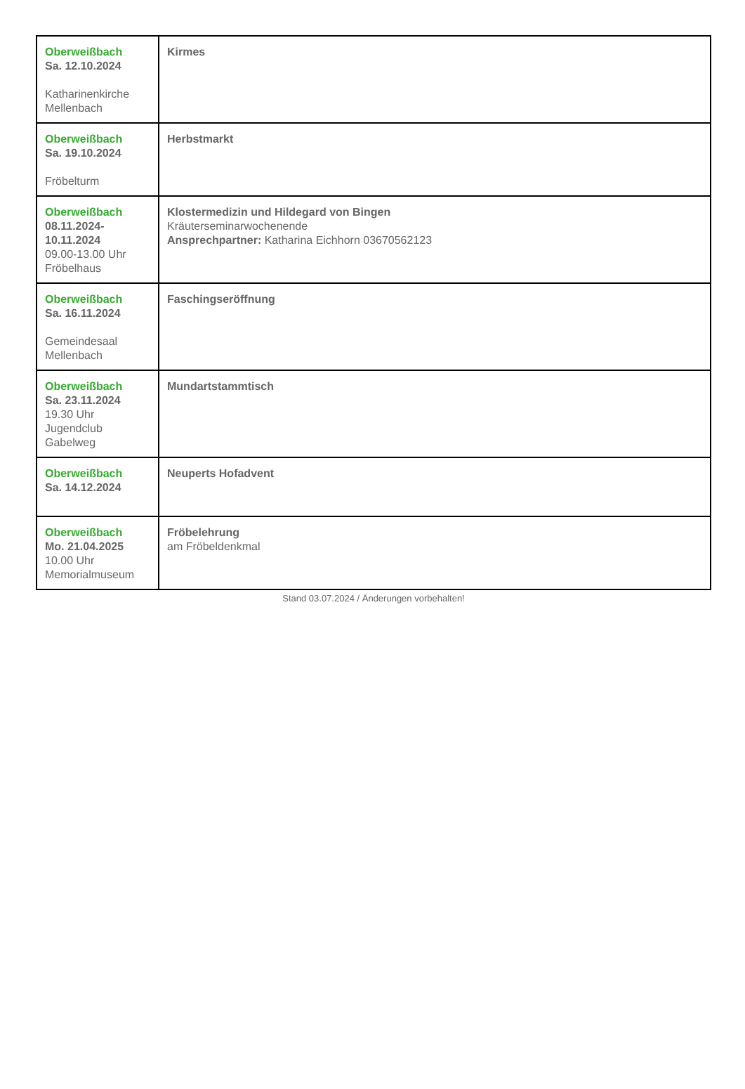| Oberweißbach Sa. 12.10.2024 Katharinenkirche Mellenbach | Kirmes |
| Oberweißbach Sa. 19.10.2024 Fröbelturm | Herbstmarkt |
| Oberweißbach 08.11.2024-10.11.2024 09.00-13.00 Uhr Fröbelhaus | Klostermedizin und Hildegard von Bingen Kräuterseminarwochenende Ansprechpartner: Katharina Eichhorn 03670562123 |
| Oberweißbach Sa. 16.11.2024 Gemeindesaal Mellenbach | Faschingseröffnung |
| Oberweißbach Sa. 23.11.2024 19.30 Uhr Jugendclub Gabelweg | Mundartstammtisch |
| Oberweißbach Sa. 14.12.2024 | Neuperts Hofadvent |
| Oberweißbach Mo. 21.04.2025 10.00 Uhr Memorialmuseum | Fröbelehrung am Fröbeldenkmal |
Stand 03.07.2024 / Änderungen vorbehalten!